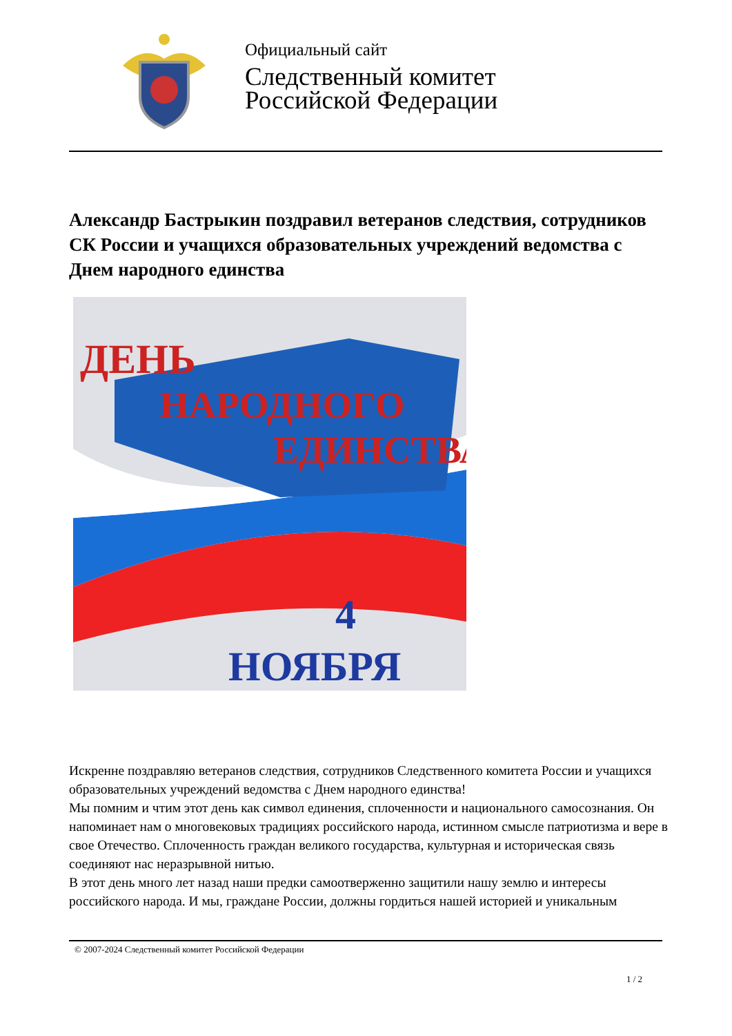Официальный сайт
Следственный комитет
Российской Федерации
Александр Бастрыкин поздравил ветеранов следствия, сотрудников СК России и учащихся образовательных учреждений ведомства с Днем народного единства
ДЕНЬ
НАРОДНОГО
ЕДИНСТВА
4
НОЯБРЯ
Искренне поздравляю ветеранов следствия, сотрудников Следственного комитета России и учащихся образовательных учреждений ведомства с Днем народного единства!
Мы помним и чтим этот день как символ единения, сплоченности и национального самосознания. Он напоминает нам о многовековых традициях российского народа, истинном смысле патриотизма и вере в свое Отечество. Сплоченность граждан великого государства, культурная и историческая связь соединяют нас неразрывной нитью.
В этот день много лет назад наши предки самоотверженно защитили нашу землю и интересы российского народа. И мы, граждане России, должны гордиться нашей историей и уникальным
© 2007-2024 Следственный комитет Российской Федерации
1 / 2